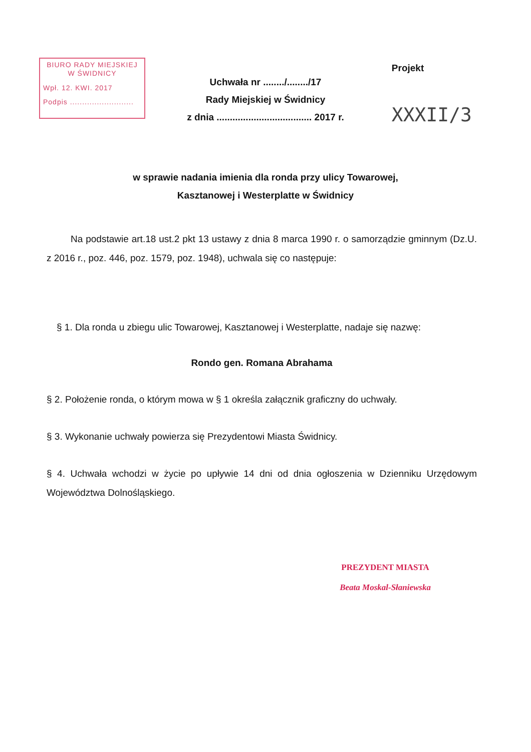BIURO RADY MIEJSKIEJ
W ŚWIDNICY
Wpł. 12. KWI. 2017
Podpis ..........................
Projekt
XXXII/3
Uchwała nr ......../......../17
Rady Miejskiej w Świdnicy
z dnia .................................... 2017 r.
w sprawie nadania imienia dla ronda przy ulicy Towarowej,
Kasztanowej i Westerplatte w Świdnicy
Na podstawie art.18 ust.2 pkt 13 ustawy z dnia 8 marca 1990 r. o samorządzie gminnym (Dz.U. z 2016 r., poz. 446, poz. 1579, poz. 1948), uchwala się co następuje:
§ 1. Dla ronda u zbiegu ulic Towarowej, Kasztanowej i Westerplatte, nadaje się nazwę:
Rondo gen. Romana Abrahama
§ 2. Położenie ronda, o którym mowa w § 1 określa załącznik graficzny do uchwały.
§ 3. Wykonanie uchwały powierza się Prezydentowi Miasta Świdnicy.
§ 4. Uchwała wchodzi w życie po upływie 14 dni od dnia ogłoszenia w Dzienniku Urzędowym Województwa Dolnośląskiego.
PREZYDENT MIASTA
Beata Moskal-Słaniewska